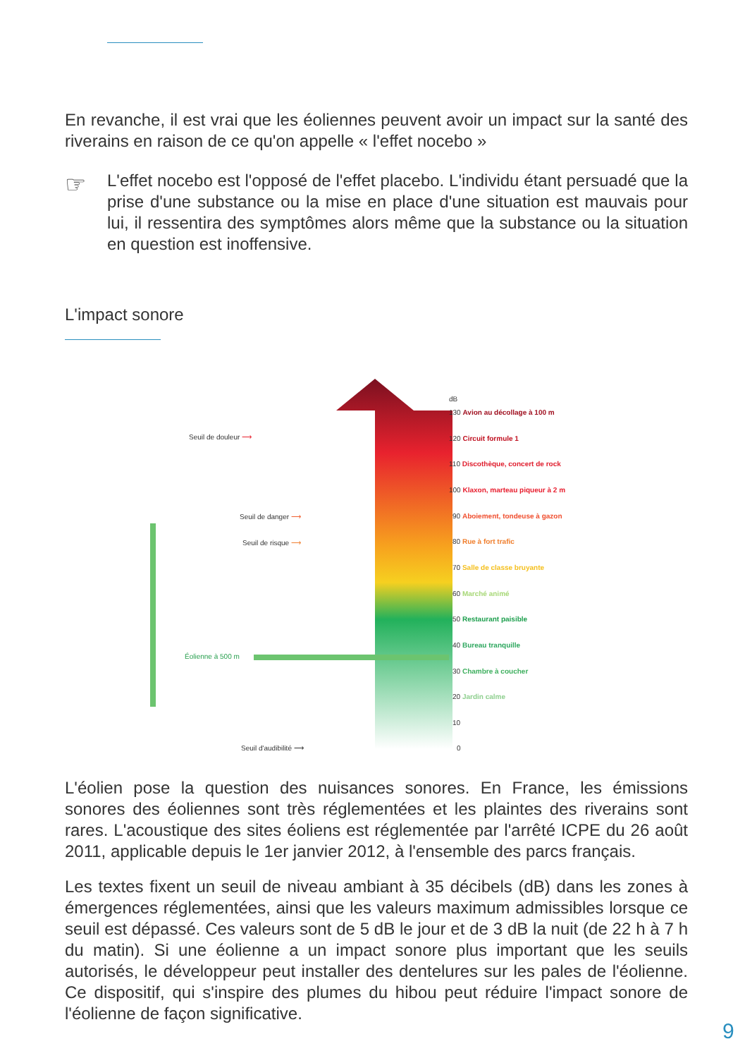En revanche, il est vrai que les éoliennes peuvent avoir un impact sur la santé des riverains en raison de ce qu'on appelle « l'effet nocebo »
☞
L'effet nocebo est l'opposé de l'effet placebo. L'individu étant persuadé que la prise d'une substance ou la mise en place d'une situation est mauvais pour lui, il ressentira des symptômes alors même que la substance ou la situation en question est inoffensive.
L'impact sonore
Seuil de douleur ⟶
Seuil de danger ⟶
Seuil de risque ⟶
Éolienne à 500 m
Seuil d'audibilité ⟶
dB
130 Avion au décollage à 100 m
120 Circuit formule 1
110 Discothèque, concert de rock
100 Klaxon, marteau piqueur à 2 m
90 Aboiement, tondeuse à gazon
80 Rue à fort trafic
70 Salle de classe bruyante
60 Marché animé
50 Restaurant paisible
40 Bureau tranquille
30 Chambre à coucher
20 Jardin calme
10
0
L'éolien pose la question des nuisances sonores. En France, les émissions sonores des éoliennes sont très réglementées et les plaintes des riverains sont rares. L'acoustique des sites éoliens est réglementée par l'arrêté ICPE du 26 août 2011, applicable depuis le 1er janvier 2012, à l'ensemble des parcs français.
Les textes fixent un seuil de niveau ambiant à 35 décibels (dB) dans les zones à émergences réglementées, ainsi que les valeurs maximum admissibles lorsque ce seuil est dépassé. Ces valeurs sont de 5 dB le jour et de 3 dB la nuit (de 22 h à 7 h du matin). Si une éolienne a un impact sonore plus important que les seuils autorisés, le développeur peut installer des dentelures sur les pales de l'éolienne. Ce dispositif, qui s'inspire des plumes du hibou peut réduire l'impact sonore de l'éolienne de façon significative.
9